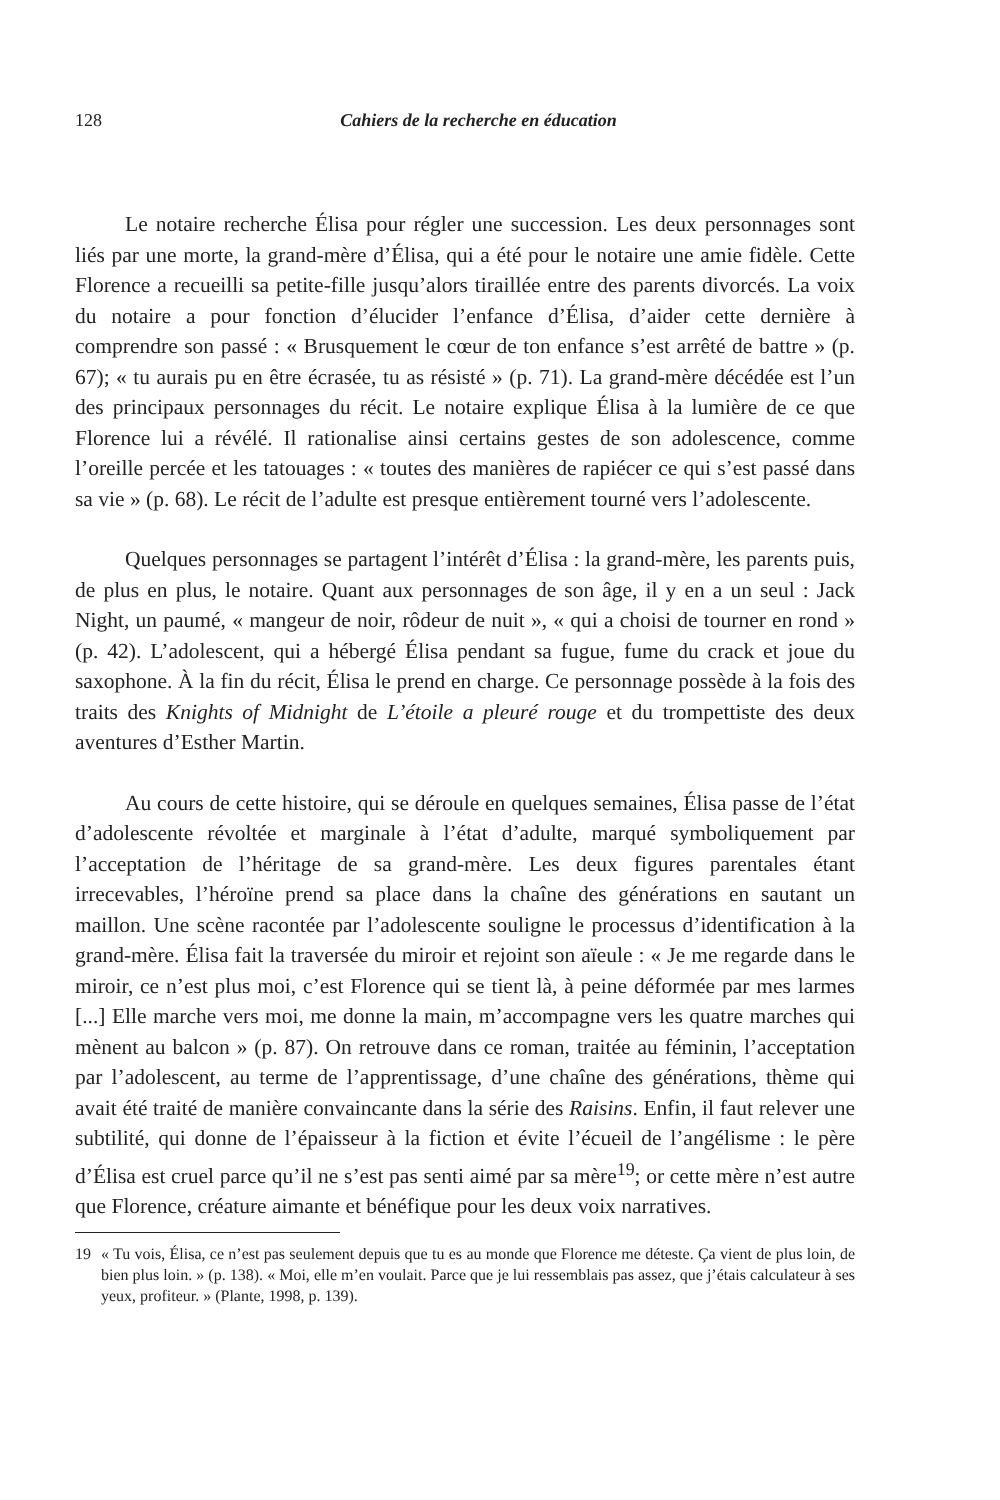128 Cahiers de la recherche en éducation
Le notaire recherche Élisa pour régler une succession. Les deux personnages sont liés par une morte, la grand-mère d’Élisa, qui a été pour le notaire une amie fidèle. Cette Florence a recueilli sa petite-fille jusqu’alors tiraillée entre des parents divorcés. La voix du notaire a pour fonction d’élucider l’enfance d’Élisa, d’aider cette dernière à comprendre son passé : « Brusquement le cœur de ton enfance s’est arrêté de battre » (p. 67); « tu aurais pu en être écrasée, tu as résisté » (p. 71). La grand-mère décédée est l’un des principaux personnages du récit. Le notaire explique Élisa à la lumière de ce que Florence lui a révélé. Il rationalise ainsi certains gestes de son adolescence, comme l’oreille percée et les tatouages : « toutes des manières de rapiécer ce qui s’est passé dans sa vie » (p. 68). Le récit de l’adulte est presque entièrement tourné vers l’adolescente.
Quelques personnages se partagent l’intérêt d’Élisa : la grand-mère, les parents puis, de plus en plus, le notaire. Quant aux personnages de son âge, il y en a un seul : Jack Night, un paumé, « mangeur de noir, rôdeur de nuit », « qui a choisi de tourner en rond » (p. 42). L’adolescent, qui a hébergé Élisa pendant sa fugue, fume du crack et joue du saxophone. À la fin du récit, Élisa le prend en charge. Ce personnage possède à la fois des traits des Knights of Midnight de L’étoile a pleuré rouge et du trompettiste des deux aventures d’Esther Martin.
Au cours de cette histoire, qui se déroule en quelques semaines, Élisa passe de l’état d’adolescente révoltée et marginale à l’état d’adulte, marqué symboliquement par l’acceptation de l’héritage de sa grand-mère. Les deux figures parentales étant irrecevables, l’héroïne prend sa place dans la chaîne des générations en sautant un maillon. Une scène racontée par l’adolescente souligne le processus d’identification à la grand-mère. Élisa fait la traversée du miroir et rejoint son aïeule : « Je me regarde dans le miroir, ce n’est plus moi, c’est Florence qui se tient là, à peine déformée par mes larmes [...] Elle marche vers moi, me donne la main, m’accompagne vers les quatre marches qui mènent au balcon » (p. 87). On retrouve dans ce roman, traitée au féminin, l’acceptation par l’adolescent, au terme de l’apprentissage, d’une chaîne des générations, thème qui avait été traité de manière convaincante dans la série des Raisins. Enfin, il faut relever une subtilité, qui donne de l’épaisseur à la fiction et évite l’écueil de l’angélisme : le père d’Élisa est cruel parce qu’il ne s’est pas senti aimé par sa mère<sup>19</sup>; or cette mère n’est autre que Florence, créature aimante et bénéfique pour les deux voix narratives.
19 « Tu vois, Élisa, ce n’est pas seulement depuis que tu es au monde que Florence me déteste. Ça vient de plus loin, de bien plus loin. » (p. 138). « Moi, elle m’en voulait. Parce que je lui ressemblais pas assez, que j’étais calculateur à ses yeux, profiteur. » (Plante, 1998, p. 139).